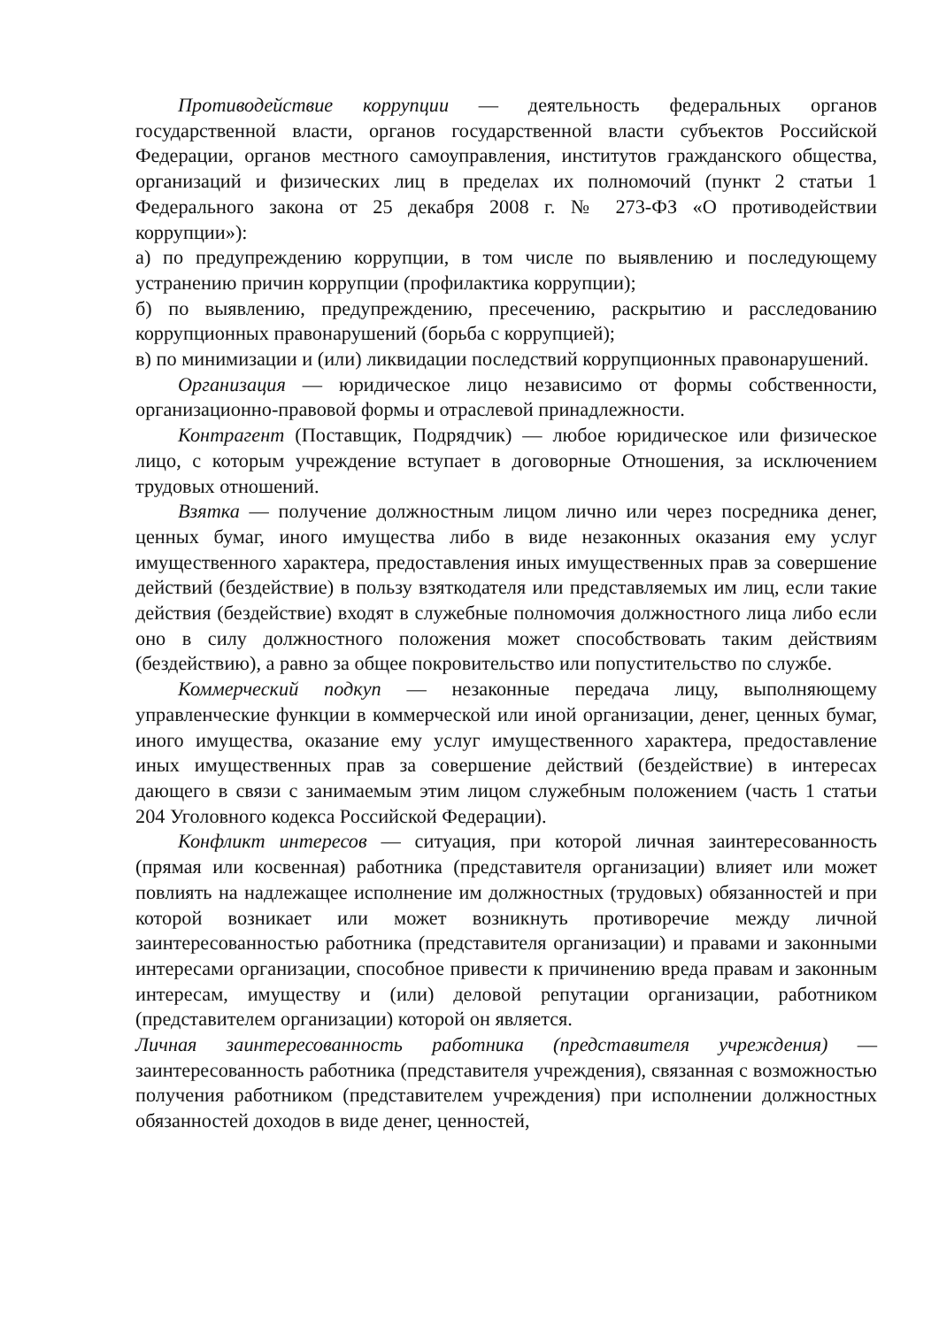Противодействие коррупции — деятельность федеральных органов государственной власти, органов государственной власти субъектов Российской Федерации, органов местного самоуправления, институтов гражданского общества, организаций и физических лиц в пределах их полномочий (пункт 2 статьи 1 Федерального закона от 25 декабря 2008 г. № 273-ФЗ «О противодействии коррупции»):
а) по предупреждению коррупции, в том числе по выявлению и последующему устранению причин коррупции (профилактика коррупции);
б) по выявлению, предупреждению, пресечению, раскрытию и расследованию коррупционных правонарушений (борьба с коррупцией);
в) по минимизации и (или) ликвидации последствий коррупционных правонарушений.
Организация — юридическое лицо независимо от формы собственности, организационно-правовой формы и отраслевой принадлежности.
Контрагент (Поставщик, Подрядчик) — любое юридическое или физическое лицо, с которым учреждение вступает в договорные Отношения, за исключением трудовых отношений.
Взятка — получение должностным лицом лично или через посредника денег, ценных бумаг, иного имущества либо в виде незаконных оказания ему услуг имущественного характера, предоставления иных имущественных прав за совершение действий (бездействие) в пользу взяткодателя или представляемых им лиц, если такие действия (бездействие) входят в служебные полномочия должностного лица либо если оно в силу должностного положения может способствовать таким действиям (бездействию), а равно за общее покровительство или попустительство по службе.
Коммерческий подкуп — незаконные передача лицу, выполняющему управленческие функции в коммерческой или иной организации, денег, ценных бумаг, иного имущества, оказание ему услуг имущественного характера, предоставление иных имущественных прав за совершение действий (бездействие) в интересах дающего в связи с занимаемым этим лицом служебным положением (часть 1 статьи 204 Уголовного кодекса Российской Федерации).
Конфликт интересов — ситуация, при которой личная заинтересованность (прямая или косвенная) работника (представителя организации) влияет или может повлиять на надлежащее исполнение им должностных (трудовых) обязанностей и при которой возникает или может возникнуть противоречие между личной заинтересованностью работника (представителя организации) и правами и законными интересами организации, способное привести к причинению вреда правам и законным интересам, имуществу и (или) деловой репутации организации, работником (представителем организации) которой он является.
Личная заинтересованность работника (представителя учреждения) — заинтересованность работника (представителя учреждения), связанная с возможностью получения работником (представителем учреждения) при исполнении должностных обязанностей доходов в виде денег, ценностей,